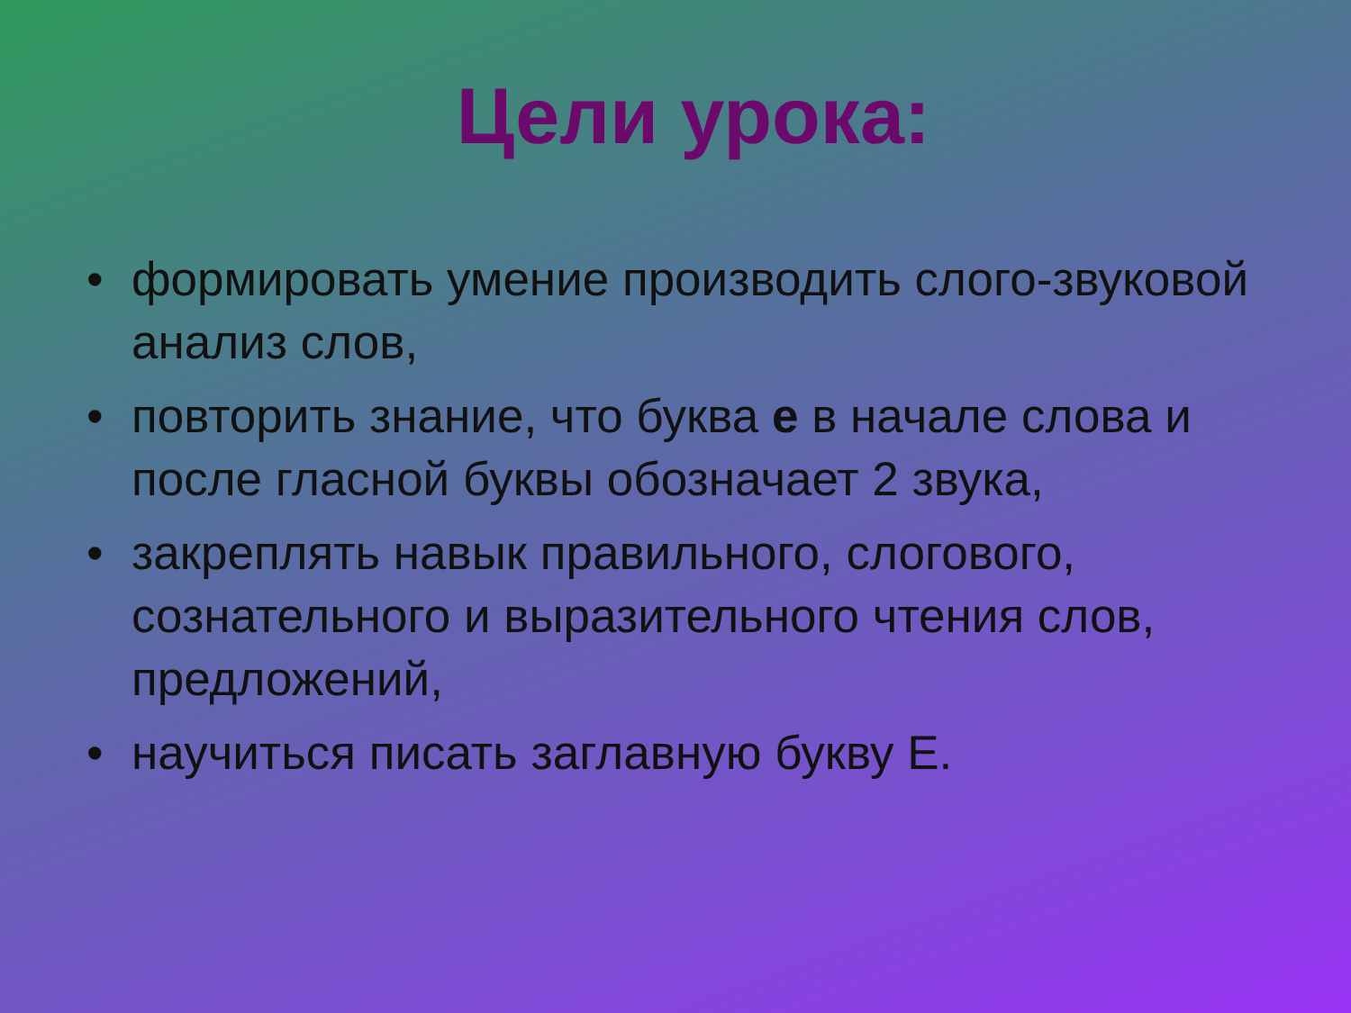Цели урока:
• формировать умение производить слого-звуковой анализ слов,
• повторить знание, что буква е в начале слова и после гласной буквы обозначает 2 звука,
• закреплять навык правильного, слогового, сознательного и выразительного чтения слов, предложений,
• научиться писать заглавную букву Е.